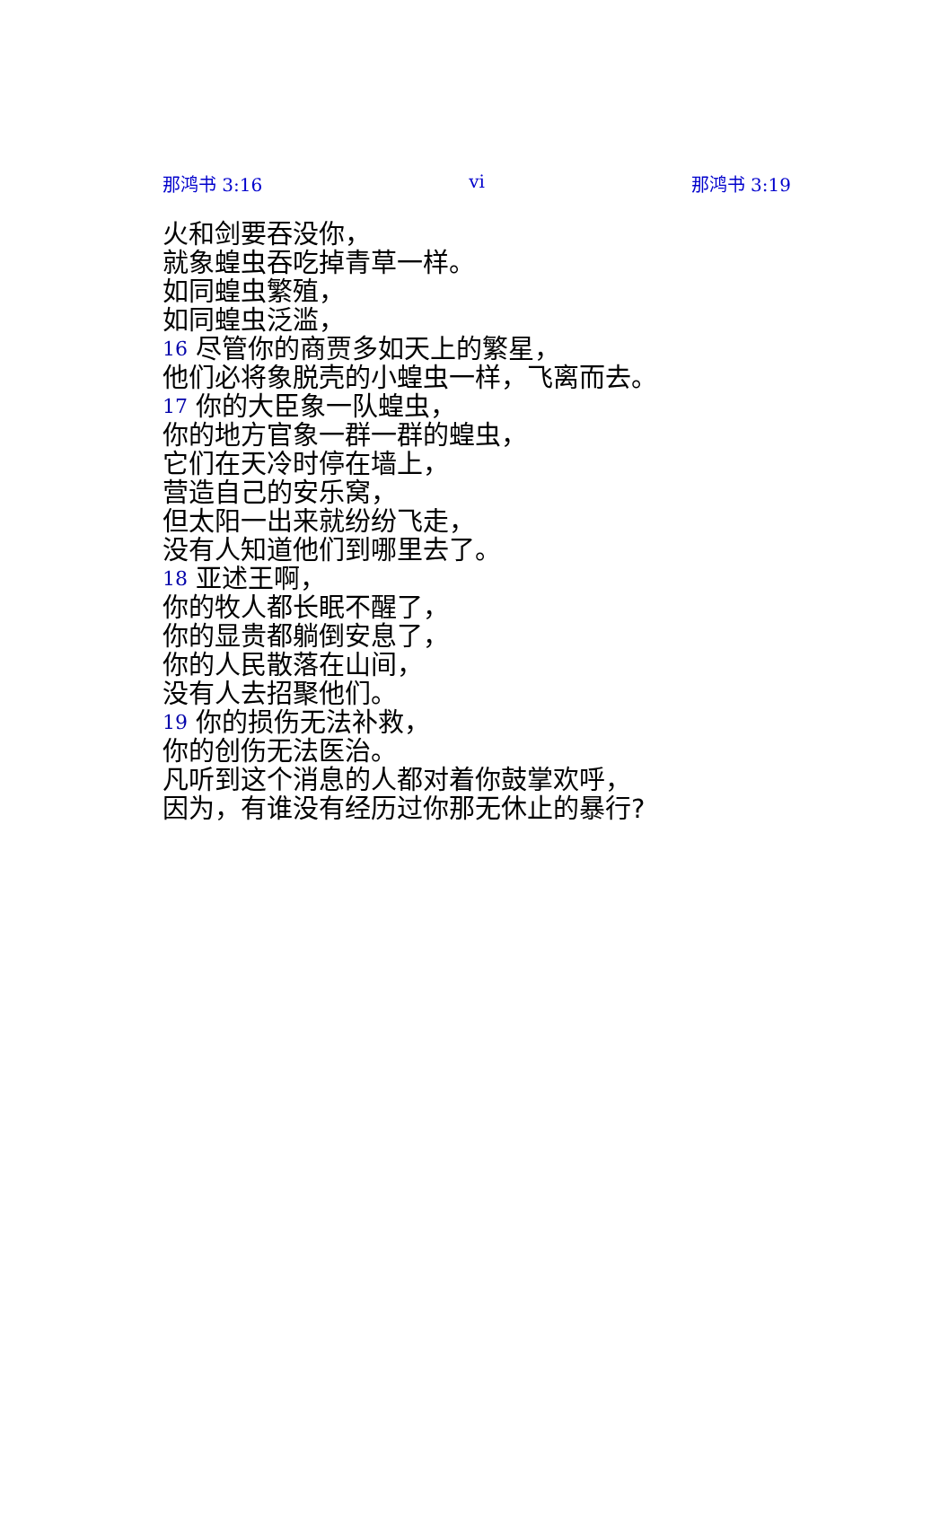那鸿书 3:16 vi 那鸿书 3:19
火和剑要吞没你，
就象蝗虫吞吃掉青草一样。
如同蝗虫繁殖，
如同蝗虫泛滥，
16 尽管你的商贾多如天上的繁星，
他们必将象脱壳的小蝗虫一样，飞离而去。
17 你的大臣象一队蝗虫，
你的地方官象一群一群的蝗虫，
它们在天冷时停在墙上，
营造自己的安乐窝，
但太阳一出来就纷纷飞走，
没有人知道他们到哪里去了。
18 亚述王啊，
你的牧人都长眠不醒了，
你的显贵都躺倒安息了，
你的人民散落在山间，
没有人去招聚他们。
19 你的损伤无法补救，
你的创伤无法医治。
凡听到这个消息的人都对着你鼓掌欢呼，
因为，有谁没有经历过你那无休止的暴行?